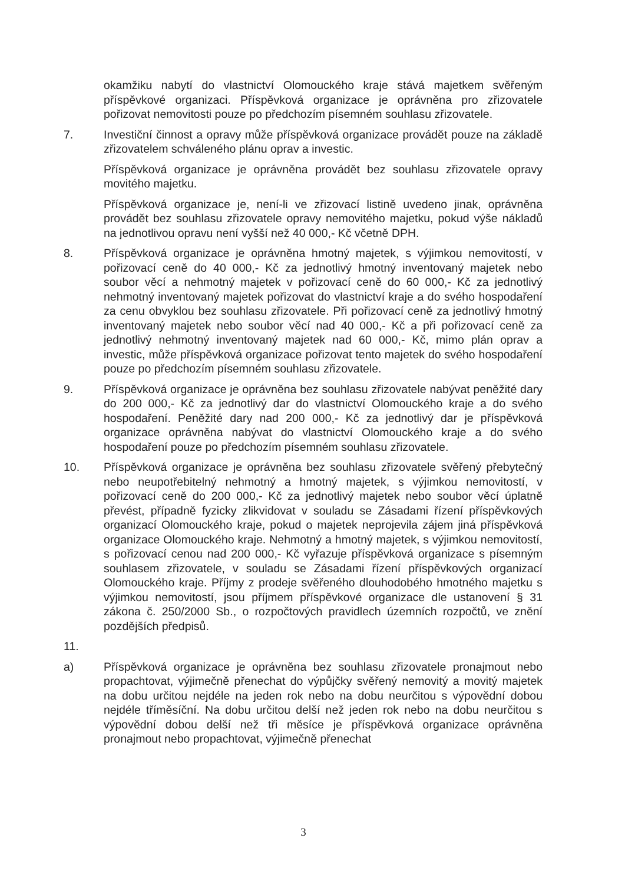okamžiku nabytí do vlastnictví Olomouckého kraje stává majetkem svěřeným příspěvkové organizaci. Příspěvková organizace je oprávněna pro zřizovatele pořizovat nemovitosti pouze po předchozím písemném souhlasu zřizovatele.
7. Investiční činnost a opravy může příspěvková organizace provádět pouze na základě zřizovatelem schváleného plánu oprav a investic.
Příspěvková organizace je oprávněna provádět bez souhlasu zřizovatele opravy movitého majetku.
Příspěvková organizace je, není-li ve zřizovací listině uvedeno jinak, oprávněna provádět bez souhlasu zřizovatele opravy nemovitého majetku, pokud výše nákladů na jednotlivou opravu není vyšší než 40 000,- Kč včetně DPH.
8. Příspěvková organizace je oprávněna hmotný majetek, s výjimkou nemovitostí, v pořizovací ceně do 40 000,- Kč za jednotlivý hmotný inventovaný majetek nebo soubor věcí a nehmotný majetek v pořizovací ceně do 60 000,- Kč za jednotlivý nehmotný inventovaný majetek pořizovat do vlastnictví kraje a do svého hospodaření za cenu obvyklou bez souhlasu zřizovatele. Při pořizovací ceně za jednotlivý hmotný inventovaný majetek nebo soubor věcí nad 40 000,- Kč a při pořizovací ceně za jednotlivý nehmotný inventovaný majetek nad 60 000,- Kč, mimo plán oprav a investic, může příspěvková organizace pořizovat tento majetek do svého hospodaření pouze po předchozím písemném souhlasu zřizovatele.
9. Příspěvková organizace je oprávněna bez souhlasu zřizovatele nabývat peněžité dary do 200 000,- Kč za jednotlivý dar do vlastnictví Olomouckého kraje a do svého hospodaření. Peněžité dary nad 200 000,- Kč za jednotlivý dar je příspěvková organizace oprávněna nabývat do vlastnictví Olomouckého kraje a do svého hospodaření pouze po předchozím písemném souhlasu zřizovatele.
10. Příspěvková organizace je oprávněna bez souhlasu zřizovatele svěřený přebytečný nebo neupotřebitelný nehmotný a hmotný majetek, s výjimkou nemovitostí, v pořizovací ceně do 200 000,- Kč za jednotlivý majetek nebo soubor věcí úplatně převést, případně fyzicky zlikvidovat v souladu se Zásadami řízení příspěvkových organizací Olomouckého kraje, pokud o majetek neprojevila zájem jiná příspěvková organizace Olomouckého kraje. Nehmotný a hmotný majetek, s výjimkou nemovitostí, s pořizovací cenou nad 200 000,- Kč vyřazuje příspěvková organizace s písemným souhlasem zřizovatele, v souladu se Zásadami řízení příspěvkových organizací Olomouckého kraje. Příjmy z prodeje svěřeného dlouhodobého hmotného majetku s výjimkou nemovitostí, jsou příjmem příspěvkové organizace dle ustanovení § 31 zákona č. 250/2000 Sb., o rozpočtových pravidlech územních rozpočtů, ve znění pozdějších předpisů.
11.
a) Příspěvková organizace je oprávněna bez souhlasu zřizovatele pronajmout nebo propachtovat, výjimečně přenechat do výpůjčky svěřený nemovitý a movitý majetek na dobu určitou nejdéle na jeden rok nebo na dobu neurčitou s výpovědní dobou nejdéle tříměsíční. Na dobu určitou delší než jeden rok nebo na dobu neurčitou s výpovědní dobou delší než tři měsíce je příspěvková organizace oprávněna pronajmout nebo propachtovat, výjimečně přenechat
3